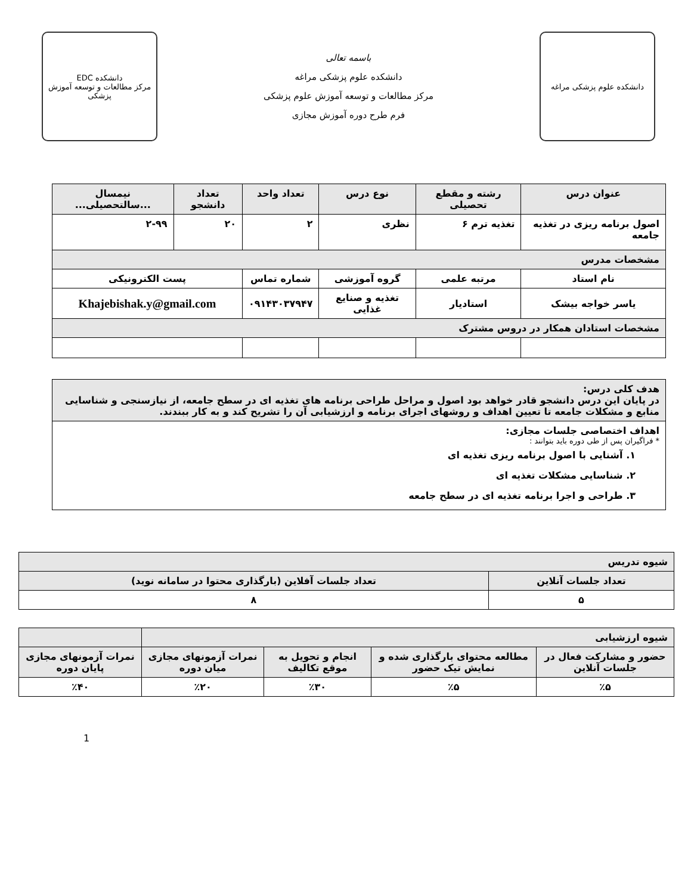دانشکده علوم پزشکی مراغه
باسمه تعالی
دانشکده علوم پزشکی مراغه
مرکز مطالعات و توسعه آموزش علوم پزشکی
فرم طرح دوره آموزش مجازی
دانشکده EDC
مرکز مطالعات و توسعه آموزش پزشکی
| عنوان درس | رشته و مقطع تحصیلی | نوع درس | تعداد واحد | تعداد دانشجو | نیمسال ...سالتحصیلی... |
| --- | --- | --- | --- | --- | --- |
| اصول برنامه ریزی در تغذیه جامعه | تغذیه ترم ۶ | نظری | ۲ | ۲۰ | ۲-۹۹ |
| مشخصات مدرس | | | | | |
| نام استاد | مرتبه علمی | گروه آموزشی | شماره تماس | پست الکترونیکی | |
| یاسر خواجه بیشک | استادیار | تغذیه و صنایع غذایی | ۰۹۱۴۳۰۳۷۹۴۷ | Khajebishak.y@gmail.com | |
| مشخصات استادان همکار در دروس مشترک | | | | | |
| هدف کلی درس: در پایان این درس دانشجو قادر خواهد بود اصول و مراحل طراحی برنامه های تغذیه ای در سطح جامعه، از نیازسنجی و شناسایی منابع و مشکلات جامعه تا تعیین اهداف و روشهای اجرای برنامه و ارزشیابی آن را تشریح کند و به کار ببندند. |
| اهداف اختصاصی جلسات مجازی: * فراگیران پس از طی دوره باید بتوانند : ۱. آشنایی با اصول برنامه ریزی تغذیه ای ۲. شناسایی مشکلات تغذیه ای ۳. طراحی و اجرا برنامه تغذیه ای در سطح جامعه |
| شیوه تدریس | |
| تعداد جلسات آنلاین | تعداد جلسات آفلاین (بارگذاری محتوا در سامانه نوید) |
| ۵ | ۸ |
| شیوه ارزشیابی | | | | |
| حضور و مشارکت فعال در جلسات آنلاین | مطالعه محتوای بارگذاری شده و نمایش تیک حضور | انجام و تحویل به موقع تکالیف | نمرات آزمونهای مجازی میان دوره | نمرات آزمونهای مجازی پایان دوره |
| ٪۵ | ٪۵ | ٪۳۰ | ٪۲۰ | ٪۴۰ |
1